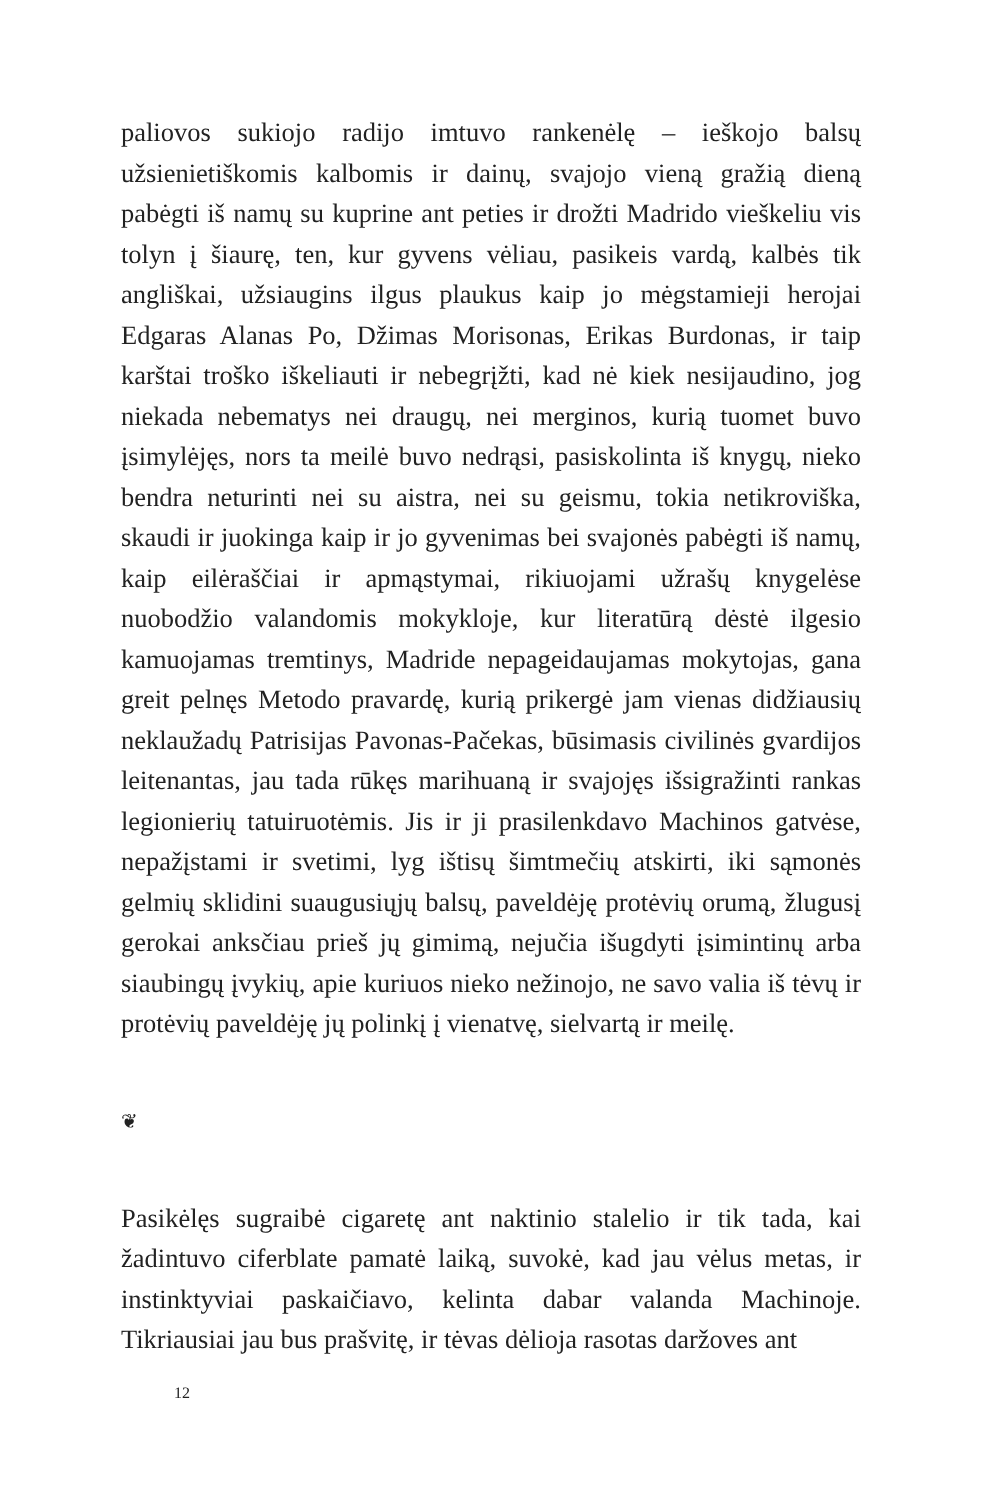paliovos sukiojo radijo imtuvo rankenėlę – ieškojo balsų užsienietiškomis kalbomis ir dainų, svajojo vieną gražią dieną pabėgti iš namų su kuprine ant peties ir drožti Madrido vieškeliu vis tolyn į šiaurę, ten, kur gyvens vėliau, pasikeis vardą, kalbės tik angliškai, užsiaugins ilgus plaukus kaip jo mėgstamieji herojai Edgaras Alanas Po, Džimas Morisonas, Erikas Burdonas, ir taip karštai troško iškeliauti ir nebegrįžti, kad nė kiek nesijaudino, jog niekada nebematys nei draugų, nei merginos, kurią tuomet buvo įsimylėjęs, nors ta meilė buvo nedrąsi, pasiskolinta iš knygų, nieko bendra neturinti nei su aistra, nei su geismu, tokia netikroviška, skaudi ir juokinga kaip ir jo gyvenimas bei svajonės pabėgti iš namų, kaip eilėraščiai ir apmąstymai, rikiuojami užrašų knygelėse nuobodžio valandomis mokykloje, kur literatūrą dėstė ilgesio kamuojamas tremtinys, Madride nepageidaujamas mokytojas, gana greit pelnęs Metodo pravardę, kurią prikergė jam vienas didžiausių neklaužadų Patrisijas Pavonas-Pačekas, būsimasis civilinės gvardijos leitenantas, jau tada rūkęs marihuaną ir svajojęs išsigražinti rankas legionierių tatuiruotėmis. Jis ir ji prasilenkdavo Machinos gatvėse, nepažįstami ir svetimi, lyg ištisų šimtmečių atskirti, iki sąmonės gelmių sklidini suaugusiųjų balsų, paveldėję protėvių orumą, žlugusį gerokai anksčiau prieš jų gimimą, nejučia išugdyti įsimintinų arba siaubingų įvykių, apie kuriuos nieko nežinojo, ne savo valia iš tėvų ir protėvių paveldėję jų polinkį į vienatvę, sielvartą ir meilę.
❦
Pasikėlęs sugraibė cigaretę ant naktinio stalelio ir tik tada, kai žadintuvo ciferblate pamatė laiką, suvokė, kad jau vėlus metas, ir instinktyviai paskaičiavo, kelinta dabar valanda Machinoje. Tikriausiai jau bus prašvitę, ir tėvas dėlioja rasotas daržoves ant
12